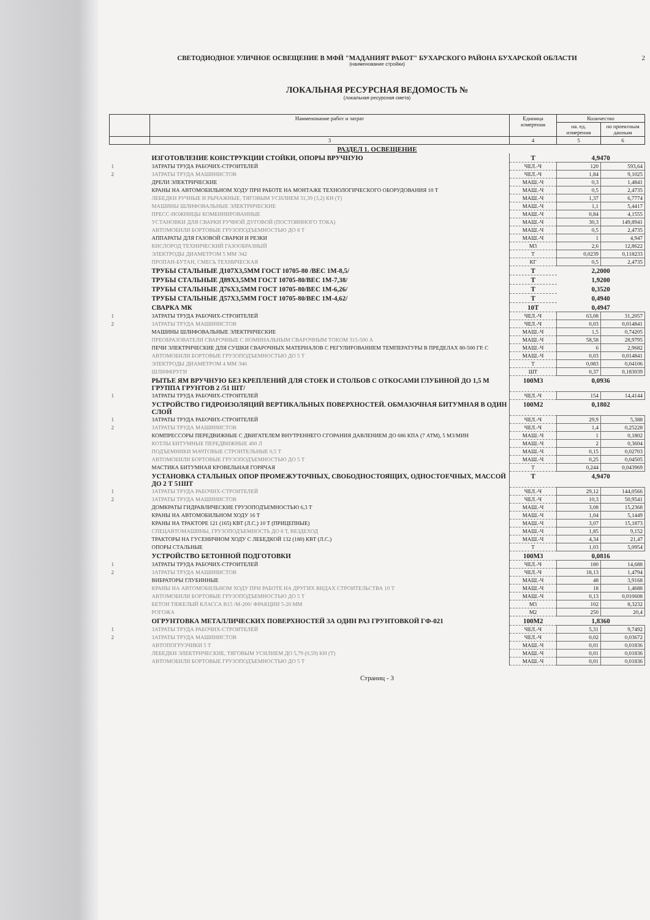2
СВЕТОДИОДНОЕ УЛИЧНОЕ ОСВЕЩЕНИЕ В МФЙ "МАДАНИЯТ РАБОТ" БУХАРСКОГО РАЙОНА БУХАРСКОЙ ОБЛАСТИ
(наименование стройки)
ЛОКАЛЬНАЯ РЕСУРСНАЯ ВЕДОМОСТЬ №
(локальная ресурсная смета)
| | Наименование работ и затрат | Единица измерения | Количество | |
| --- | --- | --- | --- | --- |
| | | | на. ед. измерения | по проектным данным |
| | 3 | 4 | 5 | 6 |
| РАЗДЕЛ 1. ОСВЕЩЕНИЕ | | | | |
| | ИЗГОТОВЛЕНИЕ КОНСТРУКЦИИ СТОЙКИ, ОПОРЫ ВРУЧНУЮ | Т | 4,9470 | |
| 1 | ЗАТРАТЫ ТРУДА РАБОЧИХ-СТРОИТЕЛЕЙ | ЧЕЛ.-Ч | 120 | 593,64 |
| 2 | ЗАТРАТЫ ТРУДА МАШИНИСТОВ | ЧЕЛ.-Ч | 1,84 | 9,1025 |
| | ДРЕЛИ ЭЛЕКТРИЧЕСКИЕ | МАШ.-Ч | 0,3 | 1,4841 |
| | КРАНЫ НА АВТОМОБИЛЬНОМ ХОДУ ПРИ РАБОТЕ НА МОНТАЖЕ ТЕХНОЛОГИЧЕСКОГО ОБОРУДОВАНИЯ 10 Т | МАШ.-Ч | 0,5 | 2,4735 |
| | ЛЕБЕДКИ РУЧНЫЕ И РЫЧАЖНЫЕ, ТЯГОВЫМ УСИЛИЕМ 31,39 (3,2) КН (Т) | МАШ.-Ч | 1,37 | 6,7774 |
| | МАШИНЫ ШЛИФОВАЛЬНЫЕ ЭЛЕКТРИЧЕСКИЕ | МАШ.-Ч | 1,1 | 5,4417 |
| | ПРЕСС-НОЖНИЦЫ КОМБИНИРОВАННЫЕ | МАШ.-Ч | 0,84 | 4,1555 |
| | УСТАНОВКИ ДЛЯ СВАРКИ РУЧНОЙ ДУГОВОЙ (ПОСТОЯННОГО ТОКА) | МАШ.-Ч | 30,3 | 149,8941 |
| | АВТОМОБИЛИ БОРТОВЫЕ ГРУЗОПОДЪЕМНОСТЬЮ ДО 8 Т | МАШ.-Ч | 0,5 | 2,4735 |
| | АППАРАТЫ ДЛЯ ГАЗОВОЙ СВАРКИ И РЕЗКИ | МАШ.-Ч | 1 | 4,947 |
| | КИСЛОРОД ТЕХНИЧЕСКИЙ ГАЗООБРАЗНЫЙ | М3 | 2,6 | 12,8622 |
| | ЭЛЕКТРОДЫ ДИАМЕТРОМ 5 ММ Э42 | Т | 0,0239 | 0,118233 |
| | ПРОПАН-БУТАН, СМЕСЬ ТЕХНИЧЕСКАЯ | КГ | 0,5 | 2,4735 |
| | ТРУБЫ СТАЛЬНЫЕ Д107Х3,5ММ ГОСТ 10705-80 /ВЕС 1М-8,5/ | Т | 2,2000 | |
| | ТРУБЫ СТАЛЬНЫЕ Д89Х3,5ММ ГОСТ 10705-80/ВЕС 1М-7,38/ | Т | 1,9200 | |
| | ТРУБЫ СТАЛЬНЫЕ Д76Х3,5ММ ГОСТ 10705-80/ВЕС 1М-6,26/ | Т | 0,3520 | |
| | ТРУБЫ СТАЛЬНЫЕ Д57Х3,5ММ ГОСТ 10705-80/ВЕС 1М-4,62/ | Т | 0,4940 | |
| | СВАРКА МК | 10Т | 0,4947 | |
| 1 | ЗАТРАТЫ ТРУДА РАБОЧИХ-СТРОИТЕЛЕЙ | ЧЕЛ.-Ч | 63,08 | 31,2057 |
| 2 | ЗАТРАТЫ ТРУДА МАШИНИСТОВ | ЧЕЛ.-Ч | 0,03 | 0,014841 |
| | МАШИНЫ ШЛИФОВАЛЬНЫЕ ЭЛЕКТРИЧЕСКИЕ | МАШ.-Ч | 1,5 | 0,74205 |
| | ПРЕОБРАЗОВАТЕЛИ СВАРОЧНЫЕ С НОМИНАЛЬНЫМ СВАРОЧНЫМ ТОКОМ 315-500 А | МАШ.-Ч | 58,58 | 28,9795 |
| | ПЕЧИ ЭЛЕКТРИЧЕСКИЕ ДЛЯ СУШКИ СВАРОЧНЫХ МАТЕРИАЛОВ С РЕГУЛИРОВАНИЕМ ТЕМПЕРАТУРЫ В ПРЕДЕЛАХ 80-500 ГР. С | МАШ.-Ч | 6 | 2,9682 |
| | АВТОМОБИЛИ БОРТОВЫЕ ГРУЗОПОДЪЕМНОСТЬЮ ДО 5 Т | МАШ.-Ч | 0,03 | 0,014841 |
| | ЭЛЕКТРОДЫ ДИАМЕТРОМ 4 ММ Э46 | Т | 0,083 | 0,04106 |
| | ШЛИФКРУГИ | ШТ | 0,37 | 0,183039 |
| | РЫТЬЕ ЯМ ВРУЧНУЮ БЕЗ КРЕПЛЕНИЙ ДЛЯ СТОЕК И СТОЛБОВ С ОТКОСАМИ ГЛУБИНОЙ ДО 1,5 М ГРУППА ГРУНТОВ 2 /51 ШТ/ | 100М3 | 0,0936 | |
| 1 | ЗАТРАТЫ ТРУДА РАБОЧИХ-СТРОИТЕЛЕЙ | ЧЕЛ.-Ч | 154 | 14,4144 |
| | УСТРОЙСТВО ГИДРОИЗОЛЯЦИЙ ВЕРТИКАЛЬНЫХ ПОВЕРХНОСТЕЙ. ОБМАЗОЧНАЯ БИТУМНАЯ В ОДИН СЛОЙ | 100М2 | 0,1802 | |
| 1 | ЗАТРАТЫ ТРУДА РАБОЧИХ-СТРОИТЕЛЕЙ | ЧЕЛ.-Ч | 29,9 | 5,388 |
| 2 | ЗАТРАТЫ ТРУДА МАШИНИСТОВ | ЧЕЛ.-Ч | 1,4 | 0,25228 |
| | КОМПРЕССОРЫ ПЕРЕДВИЖНЫЕ С ДВИГАТЕЛЕМ ВНУТРЕННЕГО СГОРАНИЯ ДАВЛЕНИЕМ ДО 686 КПА (7 АТМ), 5 М3/МИН | МАШ.-Ч | 1 | 0,1802 |
| | КОТЛЫ БИТУМНЫЕ ПЕРЕДВИЖНЫЕ 400 Л | МАШ.-Ч | 2 | 0,3604 |
| | ПОДЪЕМНИКИ МАЧТОВЫЕ СТРОИТЕЛЬНЫЕ 0,5 Т | МАШ.-Ч | 0,15 | 0,02703 |
| | АВТОМОБИЛИ БОРТОВЫЕ ГРУЗОПОДЪЕМНОСТЬЮ ДО 5 Т | МАШ.-Ч | 0,25 | 0,04505 |
| | МАСТИКА БИТУМНАЯ КРОВЕЛЬНАЯ ГОРЯЧАЯ | Т | 0,244 | 0,043969 |
| | УСТАНОВКА СТАЛЬНЫХ ОПОР ПРОМЕЖУТОЧНЫХ, СВОБОДНОСТОЯЩИХ, ОДНОСТОЕЧНЫХ, МАССОЙ ДО 2 Т 51ШТ | Т | 4,9470 | |
| 1 | ЗАТРАТЫ ТРУДА РАБОЧИХ-СТРОИТЕЛЕЙ | ЧЕЛ.-Ч | 29,12 | 144,0566 |
| 2 | ЗАТРАТЫ ТРУДА МАШИНИСТОВ | ЧЕЛ.-Ч | 10,3 | 50,9541 |
| | ДОМКРАТЫ ГИДРАВЛИЧЕСКИЕ ГРУЗОПОДЪЕМНОСТЬЮ 6,3 Т | МАШ.-Ч | 3,08 | 15,2368 |
| | КРАНЫ НА АВТОМОБИЛЬНОМ ХОДУ 16 Т | МАШ.-Ч | 1,04 | 5,1449 |
| | КРАНЫ НА ТРАКТОРЕ 121 (165) КВТ (Л.С.) 10 Т (ПРИЦЕПНЫЕ) | МАШ.-Ч | 3,07 | 15,1873 |
| | СПЕЦАВТОМАШИНЫ, ГРУЗОПОДЪЕМНОСТЬ ДО 8 Т, ВЕЗДЕХОД | МАШ.-Ч | 1,85 | 9,152 |
| | ТРАКТОРЫ НА ГУСЕНИЧНОМ ХОДУ С ЛЕБЕДКОЙ 132 (180) КВТ (Л.С.) | МАШ.-Ч | 4,34 | 21,47 |
| | ОПОРЫ СТАЛЬНЫЕ | Т | 1,03 | 5,0954 |
| | УСТРОЙСТВО БЕТОННОЙ ПОДГОТОВКИ | 100М3 | 0,0816 | |
| 1 | ЗАТРАТЫ ТРУДА РАБОЧИХ-СТРОИТЕЛЕЙ | ЧЕЛ.-Ч | 180 | 14,688 |
| 2 | ЗАТРАТЫ ТРУДА МАШИНИСТОВ | ЧЕЛ.-Ч | 18,13 | 1,4794 |
| | ВИБРАТОРЫ ГЛУБИННЫЕ | МАШ.-Ч | 48 | 3,9168 |
| | КРАНЫ НА АВТОМОБИЛЬНОМ ХОДУ ПРИ РАБОТЕ НА ДРУГИХ ВИДАХ СТРОИТЕЛЬСТВА 10 Т | МАШ.-Ч | 18 | 1,4688 |
| | АВТОМОБИЛИ БОРТОВЫЕ ГРУЗОПОДЪЕМНОСТЬЮ ДО 5 Т | МАШ.-Ч | 0,13 | 0,010608 |
| | БЕТОН ТЯЖЕЛЫЙ КЛАССА В15 /М-200/ ФРАКЦИИ 5-20 ММ | М3 | 102 | 8,3232 |
| | РОГОЖА | М2 | 250 | 20,4 |
| | ОГРУНТОВКА МЕТАЛЛИЧЕСКИХ ПОВЕРХНОСТЕЙ ЗА ОДИН РАЗ ГРУНТОВКОЙ ГФ-021 | 100М2 | 1,8360 | |
| 1 | ЗАТРАТЫ ТРУДА РАБОЧИХ-СТРОИТЕЛЕЙ | ЧЕЛ.-Ч | 5,31 | 9,7492 |
| 2 | ЗАТРАТЫ ТРУДА МАШИНИСТОВ | ЧЕЛ.-Ч | 0,02 | 0,03672 |
| | АВТОПОГРУЗЧИКИ 5 Т | МАШ.-Ч | 0,01 | 0,01836 |
| | ЛЕБЕДКИ ЭЛЕКТРИЧЕСКИЕ, ТЯГОВЫМ УСИЛИЕМ ДО 5,79 (0,59) КН (Т) | МАШ.-Ч | 0,01 | 0,01836 |
| | АВТОМОБИЛИ БОРТОВЫЕ ГРУЗОПОДЪЕМНОСТЬЮ ДО 5 Т | МАШ.-Ч | 0,01 | 0,01836 |
Страниц - 3